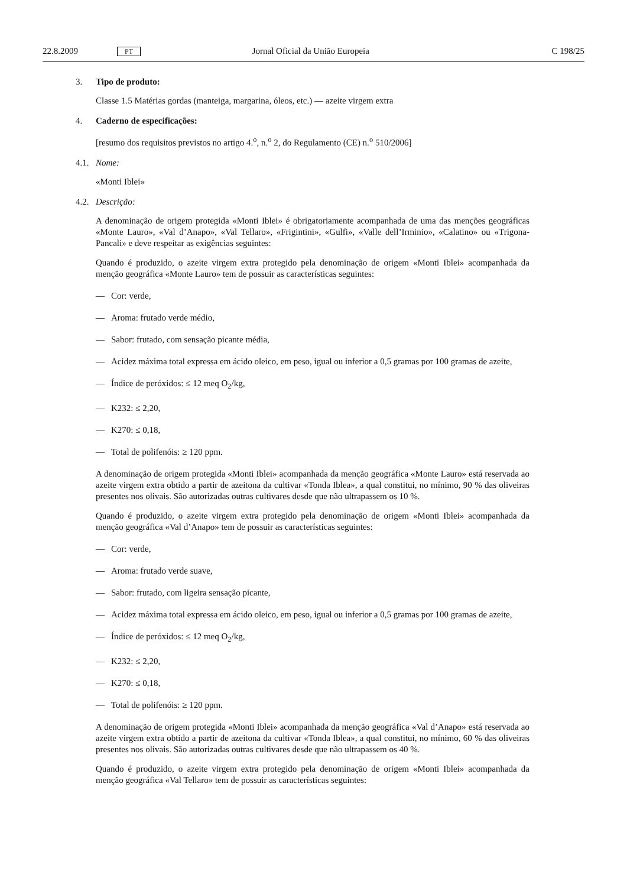22.8.2009 PT Jornal Oficial da União Europeia C 198/25
3. Tipo de produto:
Classe 1.5 Matérias gordas (manteiga, margarina, óleos, etc.) — azeite virgem extra
4. Caderno de especificações:
[resumo dos requisitos previstos no artigo 4.<sup>o</sup>, n.<sup>o</sup> 2, do Regulamento (CE) n.<sup>o</sup> 510/2006]
4.1. Nome:
«Monti Iblei»
4.2. Descrição:
A denominação de origem protegida «Monti Iblei» é obrigatoriamente acompanhada de uma das menções geográficas «Monte Lauro», «Val d’Anapo», «Val Tellaro», «Frigintini», «Gulfi», «Valle dell’Irminio», «Calatino» ou «Trigona-Pancali» e deve respeitar as exigências seguintes:
Quando é produzido, o azeite virgem extra protegido pela denominação de origem «Monti Iblei» acompanhada da menção geográfica «Monte Lauro» tem de possuir as características seguintes:
— Cor: verde,
— Aroma: frutado verde médio,
— Sabor: frutado, com sensação picante média,
— Acidez máxima total expressa em ácido oleico, em peso, igual ou inferior a 0,5 gramas por 100 gramas de azeite,
— Índice de peróxidos: ≤ 12 meq O<sub>2</sub>/kg,
— K232: ≤ 2,20,
— K270: ≤ 0,18,
— Total de polifenóis: ≥ 120 ppm.
A denominação de origem protegida «Monti Iblei» acompanhada da menção geográfica «Monte Lauro» está reservada ao azeite virgem extra obtido a partir de azeitona da cultivar «Tonda Iblea», a qual constitui, no mínimo, 90 % das oliveiras presentes nos olivais. São autorizadas outras cultivares desde que não ultrapassem os 10 %.
Quando é produzido, o azeite virgem extra protegido pela denominação de origem «Monti Iblei» acompanhada da menção geográfica «Val d’Anapo» tem de possuir as características seguintes:
— Cor: verde,
— Aroma: frutado verde suave,
— Sabor: frutado, com ligeira sensação picante,
— Acidez máxima total expressa em ácido oleico, em peso, igual ou inferior a 0,5 gramas por 100 gramas de azeite,
— Índice de peróxidos: ≤ 12 meq O<sub>2</sub>/kg,
— K232: ≤ 2,20,
— K270: ≤ 0,18,
— Total de polifenóis: ≥ 120 ppm.
A denominação de origem protegida «Monti Iblei» acompanhada da menção geográfica «Val d’Anapo» está reservada ao azeite virgem extra obtido a partir de azeitona da cultivar «Tonda Iblea», a qual constitui, no mínimo, 60 % das oliveiras presentes nos olivais. São autorizadas outras cultivares desde que não ultrapassem os 40 %.
Quando é produzido, o azeite virgem extra protegido pela denominação de origem «Monti Iblei» acompanhada da menção geográfica «Val Tellaro» tem de possuir as características seguintes: